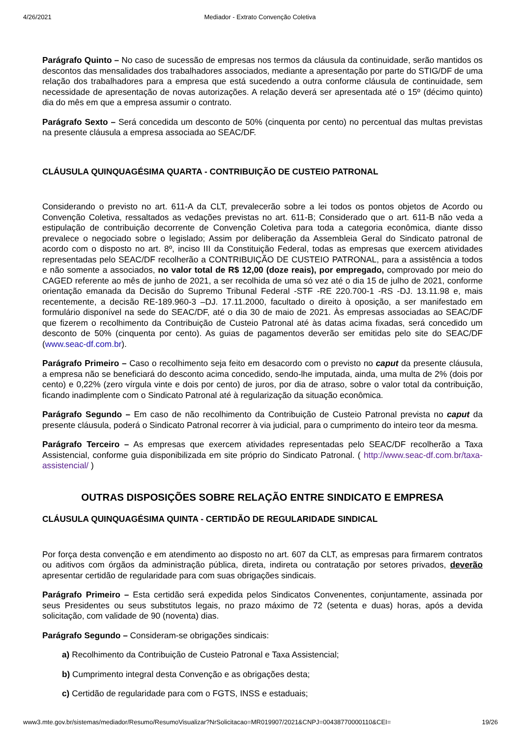4/26/2021 Mediador - Extrato Convenção Coletiva
Parágrafo Quinto – No caso de sucessão de empresas nos termos da cláusula da continuidade, serão mantidos os descontos das mensalidades dos trabalhadores associados, mediante a apresentação por parte do STIG/DF de uma relação dos trabalhadores para a empresa que está sucedendo a outra conforme cláusula de continuidade, sem necessidade de apresentação de novas autorizações. A relação deverá ser apresentada até o 15º (décimo quinto) dia do mês em que a empresa assumir o contrato.
Parágrafo Sexto – Será concedida um desconto de 50% (cinquenta por cento) no percentual das multas previstas na presente cláusula a empresa associada ao SEAC/DF.
CLÁUSULA QUINQUAGÉSIMA QUARTA - CONTRIBUIÇÃO DE CUSTEIO PATRONAL
Considerando o previsto no art. 611-A da CLT, prevalecerão sobre a lei todos os pontos objetos de Acordo ou Convenção Coletiva, ressaltados as vedações previstas no art. 611-B; Considerado que o art. 611-B não veda a estipulação de contribuição decorrente de Convenção Coletiva para toda a categoria econômica, diante disso prevalece o negociado sobre o legislado; Assim por deliberação da Assembleia Geral do Sindicato patronal de acordo com o disposto no art. 8º, inciso III da Constituição Federal, todas as empresas que exercem atividades representadas pelo SEAC/DF recolherão a CONTRIBUIÇÃO DE CUSTEIO PATRONAL, para a assistência a todos e não somente a associados, no valor total de R$ 12,00 (doze reais), por empregado, comprovado por meio do CAGED referente ao mês de junho de 2021, a ser recolhida de uma só vez até o dia 15 de julho de 2021, conforme orientação emanada da Decisão do Supremo Tribunal Federal -STF -RE 220.700-1 -RS -DJ. 13.11.98 e, mais recentemente, a decisão RE-189.960-3 –DJ. 17.11.2000, facultado o direito à oposição, a ser manifestado em formulário disponível na sede do SEAC/DF, até o dia 30 de maio de 2021. Às empresas associadas ao SEAC/DF que fizerem o recolhimento da Contribuição de Custeio Patronal até às datas acima fixadas, será concedido um desconto de 50% (cinquenta por cento). As guias de pagamentos deverão ser emitidas pelo site do SEAC/DF (www.seac-df.com.br).
Parágrafo Primeiro – Caso o recolhimento seja feito em desacordo com o previsto no caput da presente cláusula, a empresa não se beneficiará do desconto acima concedido, sendo-lhe imputada, ainda, uma multa de 2% (dois por cento) e 0,22% (zero vírgula vinte e dois por cento) de juros, por dia de atraso, sobre o valor total da contribuição, ficando inadimplente com o Sindicato Patronal até à regularização da situação econômica.
Parágrafo Segundo – Em caso de não recolhimento da Contribuição de Custeio Patronal prevista no caput da presente cláusula, poderá o Sindicato Patronal recorrer à via judicial, para o cumprimento do inteiro teor da mesma.
Parágrafo Terceiro – As empresas que exercem atividades representadas pelo SEAC/DF recolherão a Taxa Assistencial, conforme guia disponibilizada em site próprio do Sindicato Patronal. ( http://www.seac-df.com.br/taxa-assistencial/ )
OUTRAS DISPOSIÇÕES SOBRE RELAÇÃO ENTRE SINDICATO E EMPRESA
CLÁUSULA QUINQUAGÉSIMA QUINTA - CERTIDÃO DE REGULARIDADE SINDICAL
Por força desta convenção e em atendimento ao disposto no art. 607 da CLT, as empresas para firmarem contratos ou aditivos com órgãos da administração pública, direta, indireta ou contratação por setores privados, deverão apresentar certidão de regularidade para com suas obrigações sindicais.
Parágrafo Primeiro – Esta certidão será expedida pelos Sindicatos Convenentes, conjuntamente, assinada por seus Presidentes ou seus substitutos legais, no prazo máximo de 72 (setenta e duas) horas, após a devida solicitação, com validade de 90 (noventa) dias.
Parágrafo Segundo – Consideram-se obrigações sindicais:
a) Recolhimento da Contribuição de Custeio Patronal e Taxa Assistencial;
b) Cumprimento integral desta Convenção e as obrigações desta;
c) Certidão de regularidade para com o FGTS, INSS e estaduais;
www3.mte.gov.br/sistemas/mediador/Resumo/ResumoVisualizar?NrSolicitacao=MR019907/2021&CNPJ=00438770000110&CEI= 19/26